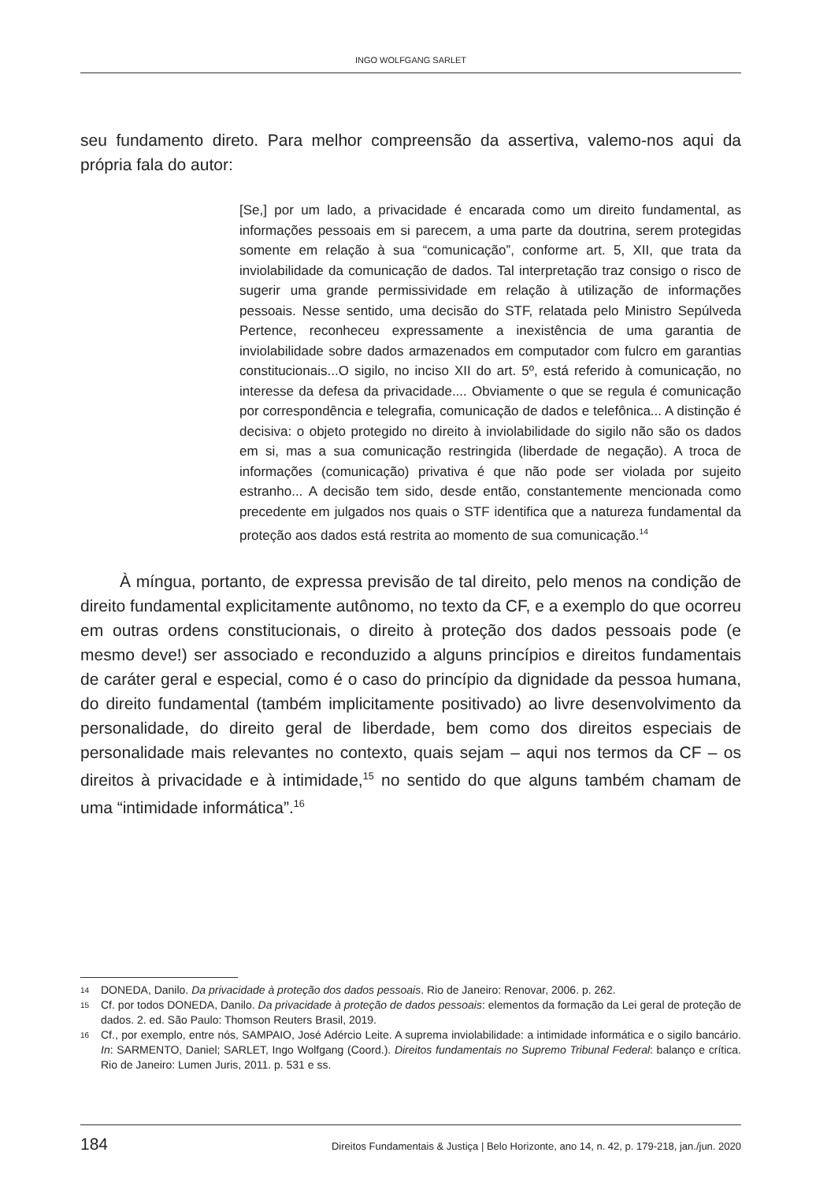INGO WOLFGANG SARLET
seu fundamento direto. Para melhor compreensão da assertiva, valemo-nos aqui da própria fala do autor:
[Se,] por um lado, a privacidade é encarada como um direito fundamental, as informações pessoais em si parecem, a uma parte da doutrina, serem protegidas somente em relação à sua “comunicação”, conforme art. 5, XII, que trata da inviolabilidade da comunicação de dados. Tal interpretação traz consigo o risco de sugerir uma grande permissividade em relação à utilização de informações pessoais. Nesse sentido, uma decisão do STF, relatada pelo Ministro Sepúlveda Pertence, reconheceu expressamente a inexistência de uma garantia de inviolabilidade sobre dados armazenados em computador com fulcro em garantias constitucionais...O sigilo, no inciso XII do art. 5º, está referido à comunicação, no interesse da defesa da privacidade.... Obviamente o que se regula é comunicação por correspondência e telegrafia, comunicação de dados e telefônica... A distinção é decisiva: o objeto protegido no direito à inviolabilidade do sigilo não são os dados em si, mas a sua comunicação restringida (liberdade de negação). A troca de informações (comunicação) privativa é que não pode ser violada por sujeito estranho... A decisão tem sido, desde então, constantemente mencionada como precedente em julgados nos quais o STF identifica que a natureza fundamental da proteção aos dados está restrita ao momento de sua comunicação.<sup>14</sup>
À míngua, portanto, de expressa previsão de tal direito, pelo menos na condição de direito fundamental explicitamente autônomo, no texto da CF, e a exemplo do que ocorreu em outras ordens constitucionais, o direito à proteção dos dados pessoais pode (e mesmo deve!) ser associado e reconduzido a alguns princípios e direitos fundamentais de caráter geral e especial, como é o caso do princípio da dignidade da pessoa humana, do direito fundamental (também implicitamente positivado) ao livre desenvolvimento da personalidade, do direito geral de liberdade, bem como dos direitos especiais de personalidade mais relevantes no contexto, quais sejam – aqui nos termos da CF – os direitos à privacidade e à intimidade,<sup>15</sup> no sentido do que alguns também chamam de uma “intimidade informática”.<sup>16</sup>
14 DONEDA, Danilo. Da privacidade à proteção dos dados pessoais. Rio de Janeiro: Renovar, 2006. p. 262.
15 Cf. por todos DONEDA, Danilo. Da privacidade à proteção de dados pessoais: elementos da formação da Lei geral de proteção de dados. 2. ed. São Paulo: Thomson Reuters Brasil, 2019.
16 Cf., por exemplo, entre nós, SAMPAIO, José Adércio Leite. A suprema inviolabilidade: a intimidade informática e o sigilo bancário. In: SARMENTO, Daniel; SARLET, Ingo Wolfgang (Coord.). Direitos fundamentais no Supremo Tribunal Federal: balanço e crítica. Rio de Janeiro: Lumen Juris, 2011. p. 531 e ss.
184 Direitos Fundamentais & Justiça | Belo Horizonte, ano 14, n. 42, p. 179-218, jan./jun. 2020